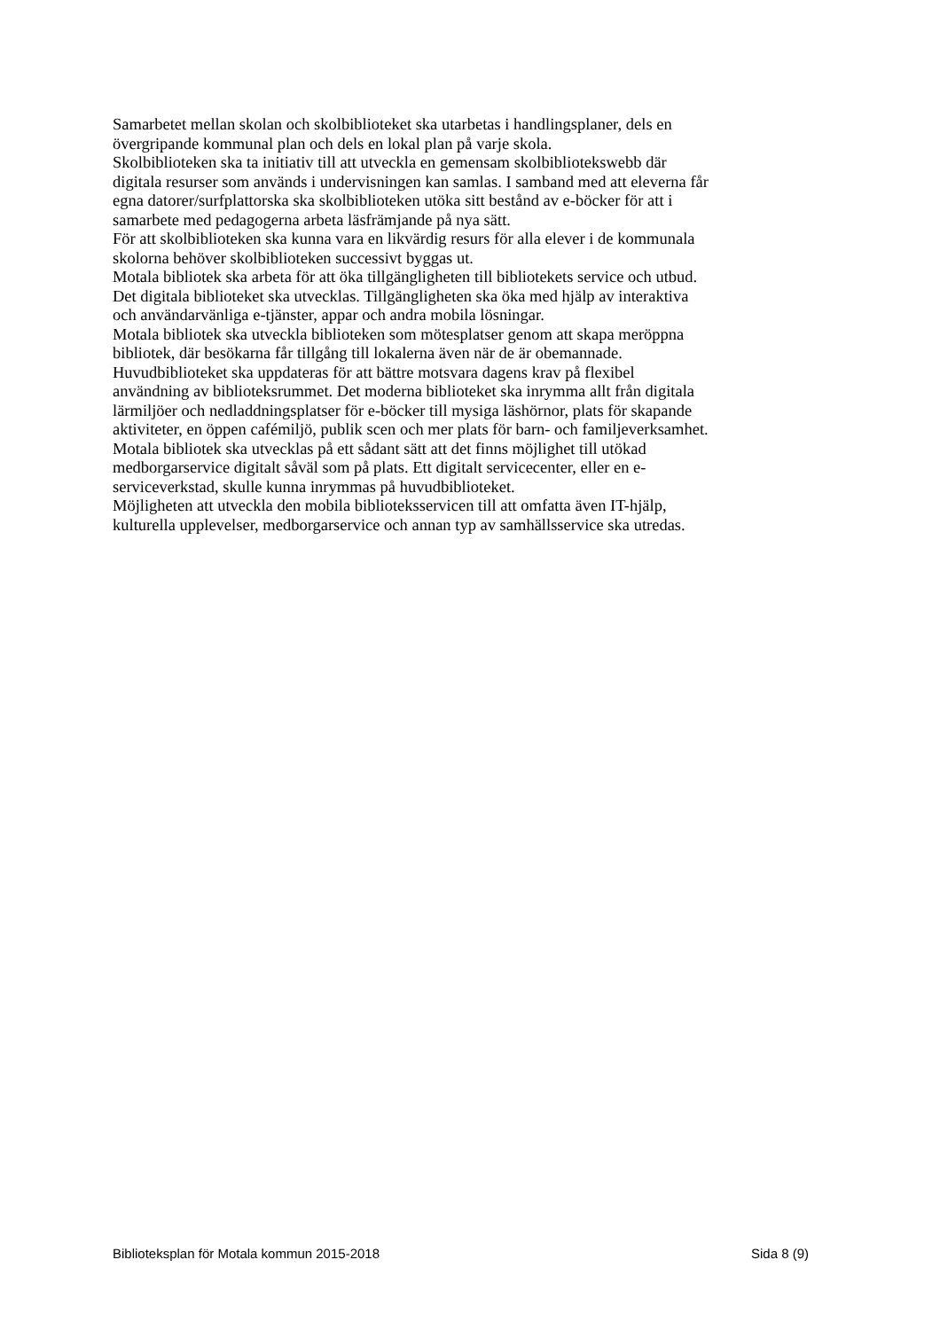Samarbetet mellan skolan och skolbiblioteket ska utarbetas i handlingsplaner, dels en
övergripande kommunal plan och dels en lokal plan på varje skola.
Skolbiblioteken ska ta initiativ till att utveckla en gemensam skolbibliotekswebb där
digitala resurser som används i undervisningen kan samlas. I samband med att eleverna får
egna datorer/surfplattorska ska skolbiblioteken utöka sitt bestånd av e-böcker för att i
samarbete med pedagogerna arbeta läsfrämjande på nya sätt.
För att skolbiblioteken ska kunna vara en likvärdig resurs för alla elever i de kommunala
skolorna behöver skolbiblioteken successivt byggas ut.
Motala bibliotek ska arbeta för att öka tillgängligheten till bibliotekets service och utbud.
Det digitala biblioteket ska utvecklas. Tillgängligheten ska öka med hjälp av interaktiva
och användarvänliga e-tjänster, appar och andra mobila lösningar.
Motala bibliotek ska utveckla biblioteken som mötesplatser genom att skapa meröppna
bibliotek, där besökarna får tillgång till lokalerna även när de är obemannade.
Huvudbiblioteket ska uppdateras för att bättre motsvara dagens krav på flexibel
användning av biblioteksrummet. Det moderna biblioteket ska inrymma allt från digitala
lärmiljöer och nedladdningsplatser för e-böcker till mysiga läshörnor, plats för skapande
aktiviteter, en öppen cafémiljö, publik scen och mer plats för barn- och familjeverksamhet.
Motala bibliotek ska utvecklas på ett sådant sätt att det finns möjlighet till utökad
medborgarservice digitalt såväl som på plats. Ett digitalt servicecenter, eller en e-
serviceverkstad, skulle kunna inrymmas på huvudbiblioteket.
Möjligheten att utveckla den mobila biblioteksservicen till att omfatta även IT-hjälp,
kulturella upplevelser, medborgarservice och annan typ av samhällsservice ska utredas.
Biblioteksplan för Motala kommun 2015-2018 Sida 8 (9)